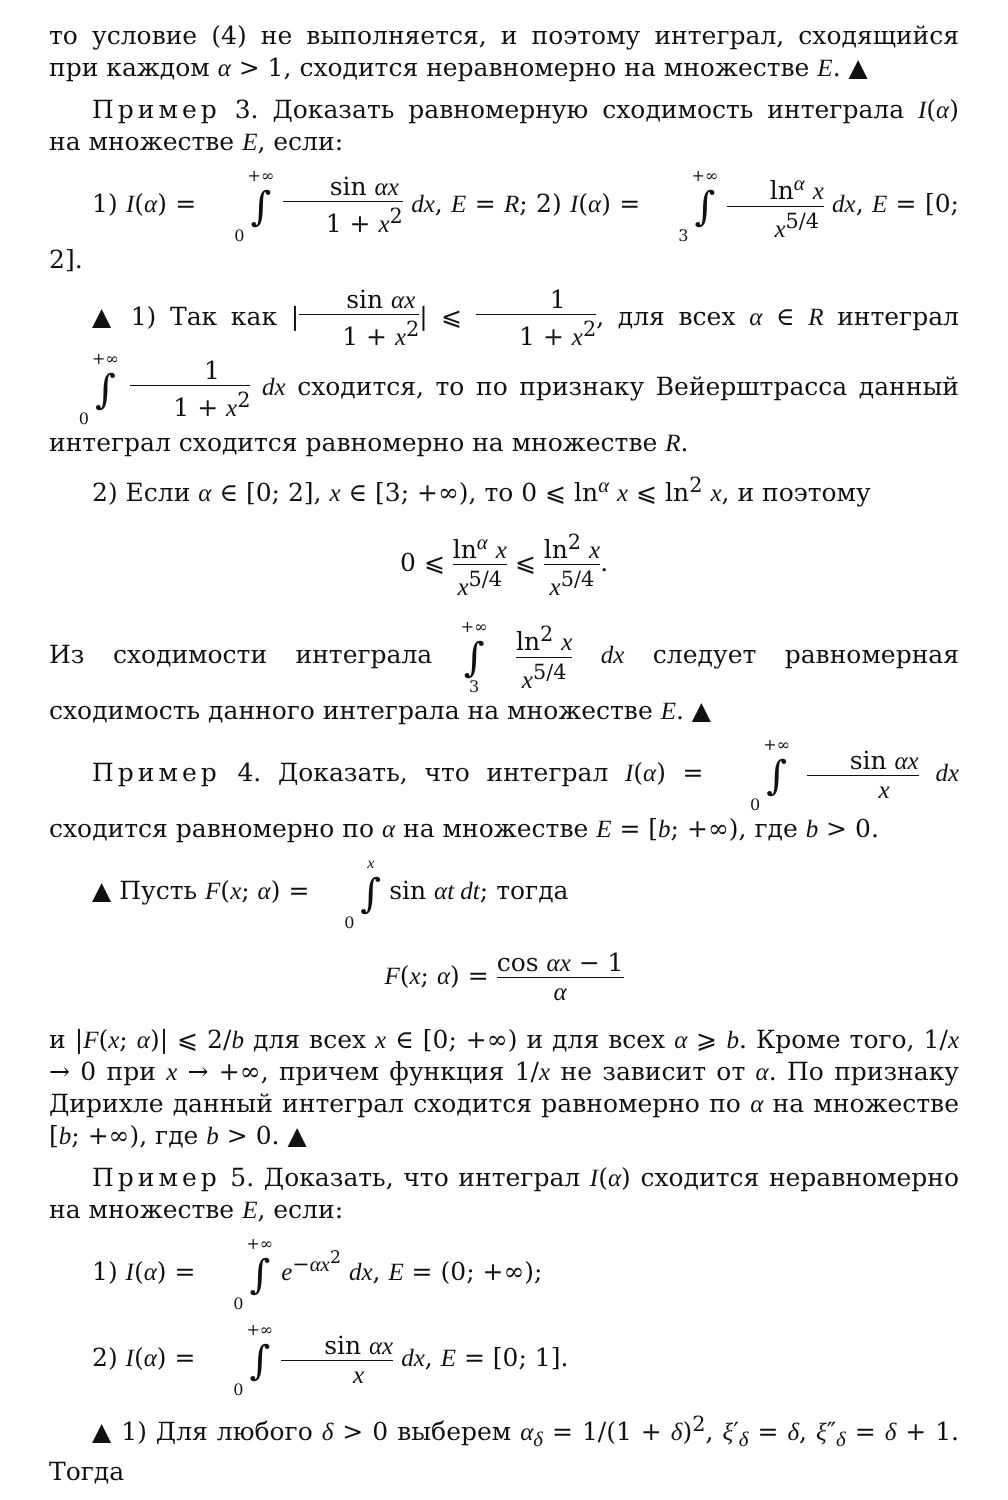то условие (4) не выполняется, и поэтому интеграл, сходящийся при каждом α > 1, сходится неравномерно на множестве E. ▲
Пример 3. Доказать равномерную сходимость интеграла I(α) на множестве E, если:
1) I(α) = +∞ ∫ 0 sin αx 1 + x<sup>2</sup> dx, E = R; 2) I(α) = +∞ ∫ 3 ln<sup>α</sup> x x<sup>5/4</sup> dx, E = [0; 2].
▲ 1) Так как |sin αx 1 + x<sup>2</sup>| ⩽ 1 1 + x<sup>2</sup>, для всех α ∈ R интеграл +∞ ∫ 0 1 1 + x<sup>2</sup> dx сходится, то по признаку Вейерштрасса данный интеграл сходится равномерно на множестве R.
2) Если α ∈ [0; 2], x ∈ [3; +∞), то 0 ⩽ ln<sup>α</sup> x ⩽ ln<sup>2</sup> x, и поэтому
0 ⩽ ln<sup>α</sup> x x<sup>5/4</sup> ⩽ ln<sup>2</sup> x x<sup>5/4</sup>.
Из сходимости интеграла +∞ ∫ 3 ln<sup>2</sup> x x<sup>5/4</sup> dx следует равномерная сходимость данного интеграла на множестве E. ▲
Пример 4. Доказать, что интеграл I(α) = +∞ ∫ 0 sin αx x dx сходится равномерно по α на множестве E = [b; +∞), где b > 0.
▲ Пусть F(x; α) = x ∫ 0 sin αt dt; тогда
F(x; α) = cos αx − 1 α
и |F(x; α)| ⩽ 2/b для всех x ∈ [0; +∞) и для всех α ⩾ b. Кроме того, 1/x → 0 при x → +∞, причем функция 1/x не зависит от α. По признаку Дирихле данный интеграл сходится равномерно по α на множестве [b; +∞), где b > 0. ▲
Пример 5. Доказать, что интеграл I(α) сходится неравномерно на множестве E, если:
1) I(α) = +∞ ∫ 0 e<sup>−αx<sup>2</sup></sup> dx, E = (0; +∞);
2) I(α) = +∞ ∫ 0 sin αx x dx, E = [0; 1].
▲ 1) Для любого δ > 0 выберем α<sub>δ</sub> = 1/(1 + δ)<sup>2</sup>, ξ′<sub>δ</sub> = δ, ξ″<sub>δ</sub> = δ + 1. Тогда